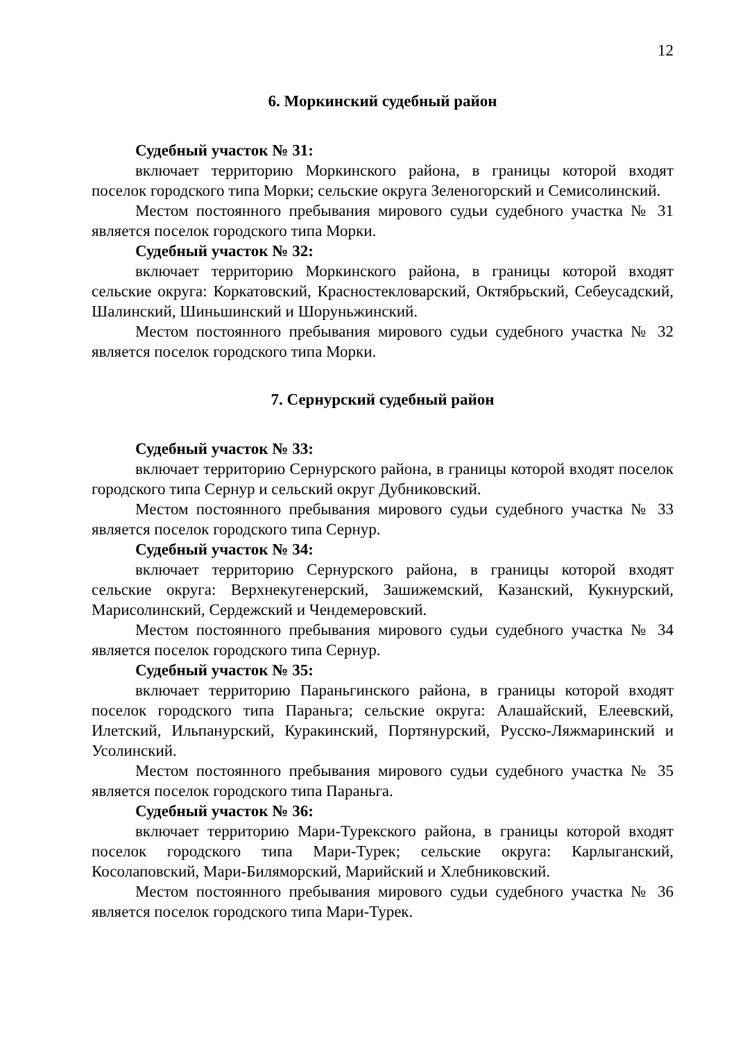12
6. Моркинский судебный район
Судебный участок № 31:
включает территорию Моркинского района, в границы которой входят поселок городского типа Морки; сельские округа Зеленогорский и Семисолинский.
Местом постоянного пребывания мирового судьи судебного участка № 31 является поселок городского типа Морки.
Судебный участок № 32:
включает территорию Моркинского района, в границы которой входят сельские округа: Коркатовский, Красностекловарский, Октябрьский, Себеусадский, Шалинский, Шиньшинский и Шоруньжинский.
Местом постоянного пребывания мирового судьи судебного участка № 32 является поселок городского типа Морки.
7. Сернурский судебный район
Судебный участок № 33:
включает территорию Сернурского района, в границы которой входят поселок городского типа Сернур и сельский округ Дубниковский.
Местом постоянного пребывания мирового судьи судебного участка № 33 является поселок городского типа Сернур.
Судебный участок № 34:
включает территорию Сернурского района, в границы которой входят сельские округа: Верхнекугенерский, Зашижемский, Казанский, Кукнурский, Марисолинский, Сердежский и Чендемеровский.
Местом постоянного пребывания мирового судьи судебного участка № 34 является поселок городского типа Сернур.
Судебный участок № 35:
включает территорию Параньгинского района, в границы которой входят поселок городского типа Параньга; сельские округа: Алашайский, Елеевский, Илетский, Ильпанурский, Куракинский, Портянурский, Русско-Ляжмаринский и Усолинский.
Местом постоянного пребывания мирового судьи судебного участка № 35 является поселок городского типа Параньга.
Судебный участок № 36:
включает территорию Мари-Турекского района, в границы которой входят поселок городского типа Мари-Турек; сельские округа: Карлыганский, Косолаповский, Мари-Биляморский, Марийский и Хлебниковский.
Местом постоянного пребывания мирового судьи судебного участка № 36 является поселок городского типа Мари-Турек.